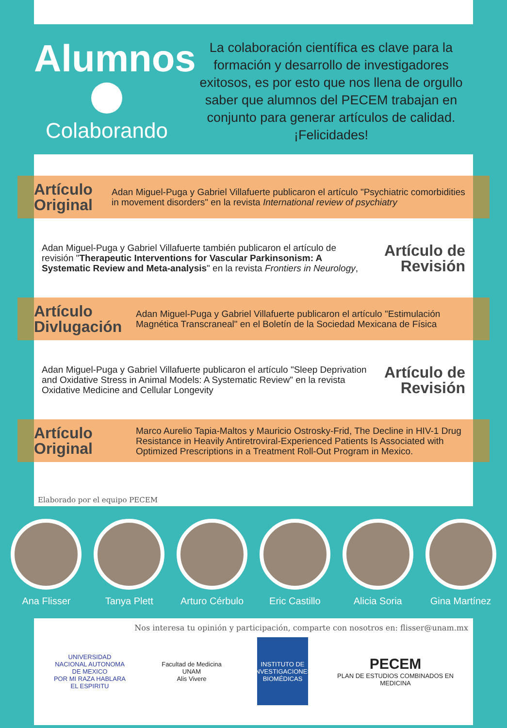Alumnos
Colaborando
La colaboración científica es clave para la formación y desarrollo de investigadores exitosos, es por esto que nos llena de orgullo saber que alumnos del PECEM trabajan en conjunto para generar artículos de calidad. ¡Felicidades!
Artículo Original
Adan Miguel-Puga y Gabriel Villafuerte publicaron el artículo "Psychiatric comorbidities in movement disorders" en la revista International review of psychiatry
Adan Miguel-Puga y Gabriel Villafuerte también publicaron el artículo de revisión "Therapeutic Interventions for Vascular Parkinsonism: A Systematic Review and Meta-analysis" en la revista Frontiers in Neurology,
Artículo de Revisión
Artículo Divlugación
Adan Miguel-Puga y Gabriel Villafuerte publicaron el artículo "Estimulación Magnética Transcraneal" en el Boletín de la Sociedad Mexicana de Física
Adan Miguel-Puga y Gabriel Villafuerte publicaron el artículo "Sleep Deprivation and Oxidative Stress in Animal Models: A Systematic Review" en la revista Oxidative Medicine and Cellular Longevity
Artículo de Revisión
Artículo Original
Marco Aurelio Tapia-Maltos y Mauricio Ostrosky-Frid, The Decline in HIV-1 Drug Resistance in Heavily Antiretroviral-Experienced Patients Is Associated with Optimized Prescriptions in a Treatment Roll-Out Program in Mexico.
Elaborado por el equipo PECEM
Ana Flisser Tanya Plett Arturo Cérbulo
Eric Castillo Alicia Soria Gina Martínez
Nos interesa tu opinión y participación, comparte con nosotros en: flisser@unam.mx
UNIVERSIDAD NACIONAL AUTONOMA DE MEXICO
POR MI RAZA HABLARA EL ESPIRITU
Facultad de Medicina
UNAM
Alis Vivere
INSTITUTO DE INVESTIGACIONES
BIOMÉDICAS
PECEM
PLAN DE ESTUDIOS COMBINADOS EN MEDICINA